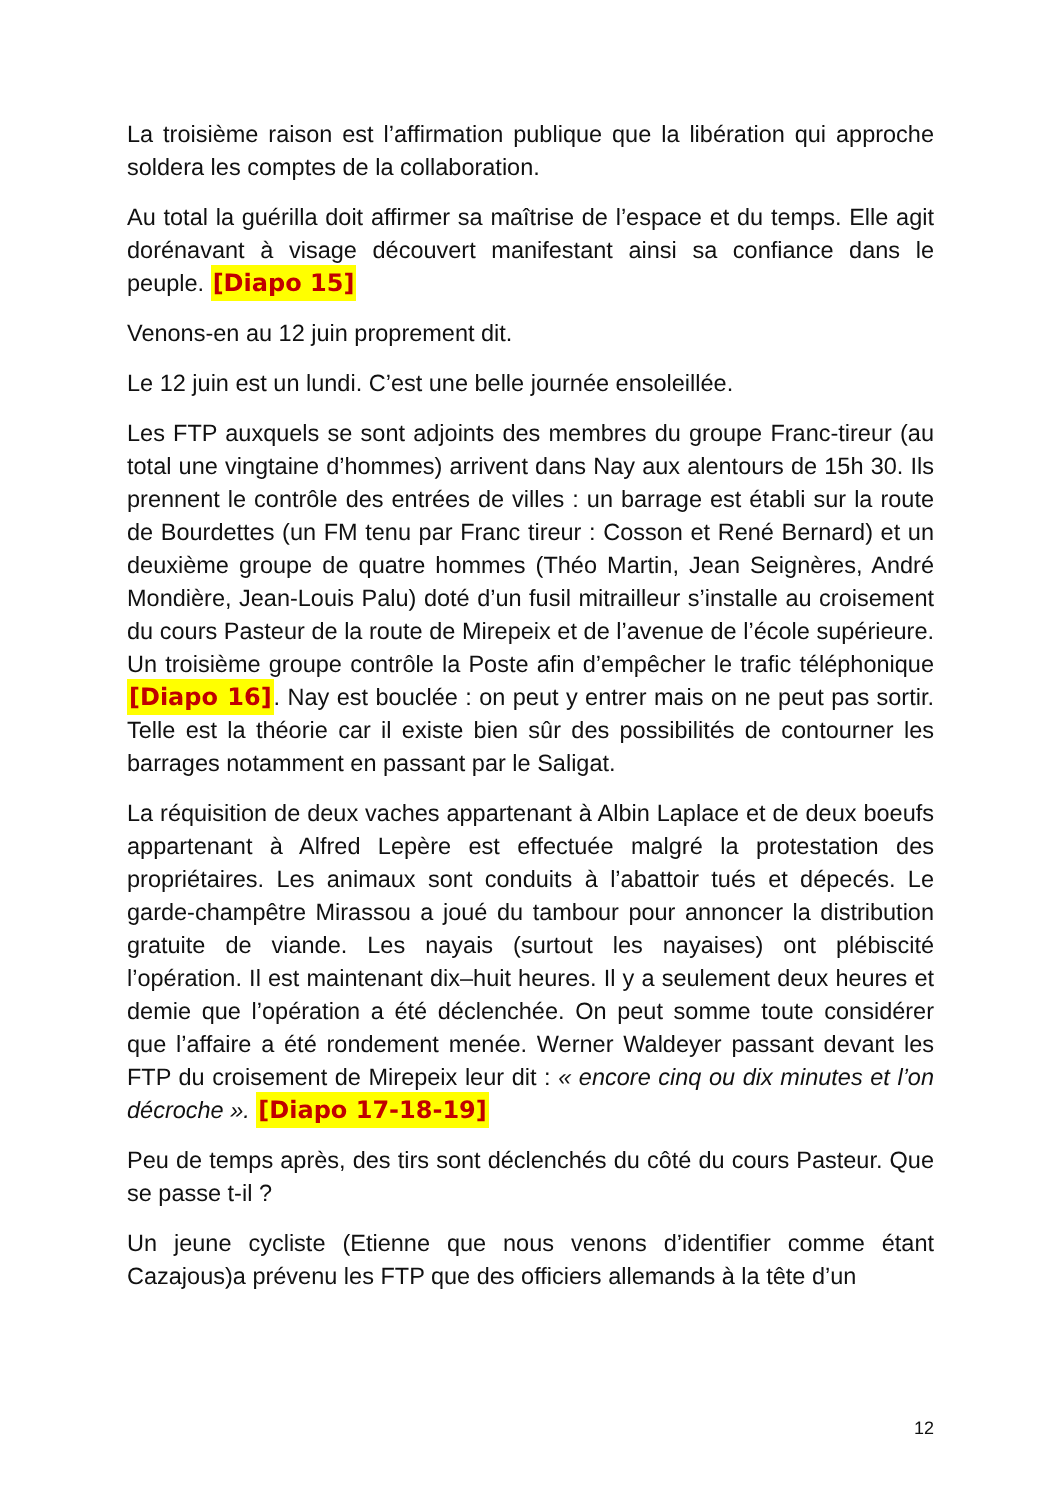La troisième raison est l’affirmation publique que la libération qui approche soldera les comptes de la collaboration.
Au total la guérilla doit affirmer sa maîtrise de l’espace et du temps. Elle agit dorénavant à visage découvert manifestant ainsi sa confiance dans le peuple. [Diapo 15]
Venons-en au 12 juin proprement dit.
Le 12 juin est un lundi. C’est une belle journée ensoleillée.
Les FTP auxquels se sont adjoints des membres du groupe Franc-tireur (au total une vingtaine d’hommes) arrivent dans Nay aux alentours de 15h 30. Ils prennent le contrôle des entrées de villes : un barrage est établi sur la route de Bourdettes (un FM tenu par Franc tireur : Cosson et René Bernard) et un deuxième groupe de quatre hommes (Théo Martin, Jean Seignères, André Mondière, Jean-Louis Palu) doté d’un fusil mitrailleur s’installe au croisement du cours Pasteur de la route de Mirepeix et de l’avenue de l’école supérieure. Un troisième groupe contrôle la Poste afin d’empêcher le trafic téléphonique [Diapo 16]. Nay est bouclée : on peut y entrer mais on ne peut pas sortir. Telle est la théorie car il existe bien sûr des possibilités de contourner les barrages notamment en passant par le Saligat.
La réquisition de deux vaches appartenant à Albin Laplace et de deux boeufs appartenant à Alfred Lepère est effectuée malgré la protestation des propriétaires. Les animaux sont conduits à l’abattoir tués et dépecés. Le garde-champêtre Mirassou a joué du tambour pour annoncer la distribution gratuite de viande. Les nayais (surtout les nayaises) ont plébiscité l’opération. Il est maintenant dix–huit heures. Il y a seulement deux heures et demie que l’opération a été déclenchée. On peut somme toute considérer que l’affaire a été rondement menée. Werner Waldeyer passant devant les FTP du croisement de Mirepeix leur dit : « encore cinq ou dix minutes et l’on décroche ». [Diapo 17-18-19]
Peu de temps après, des tirs sont déclenchés du côté du cours Pasteur. Que se passe t-il ?
Un jeune cycliste (Etienne que nous venons d’identifier comme étant Cazajous)a prévenu les FTP que des officiers allemands à la tête d’un
12